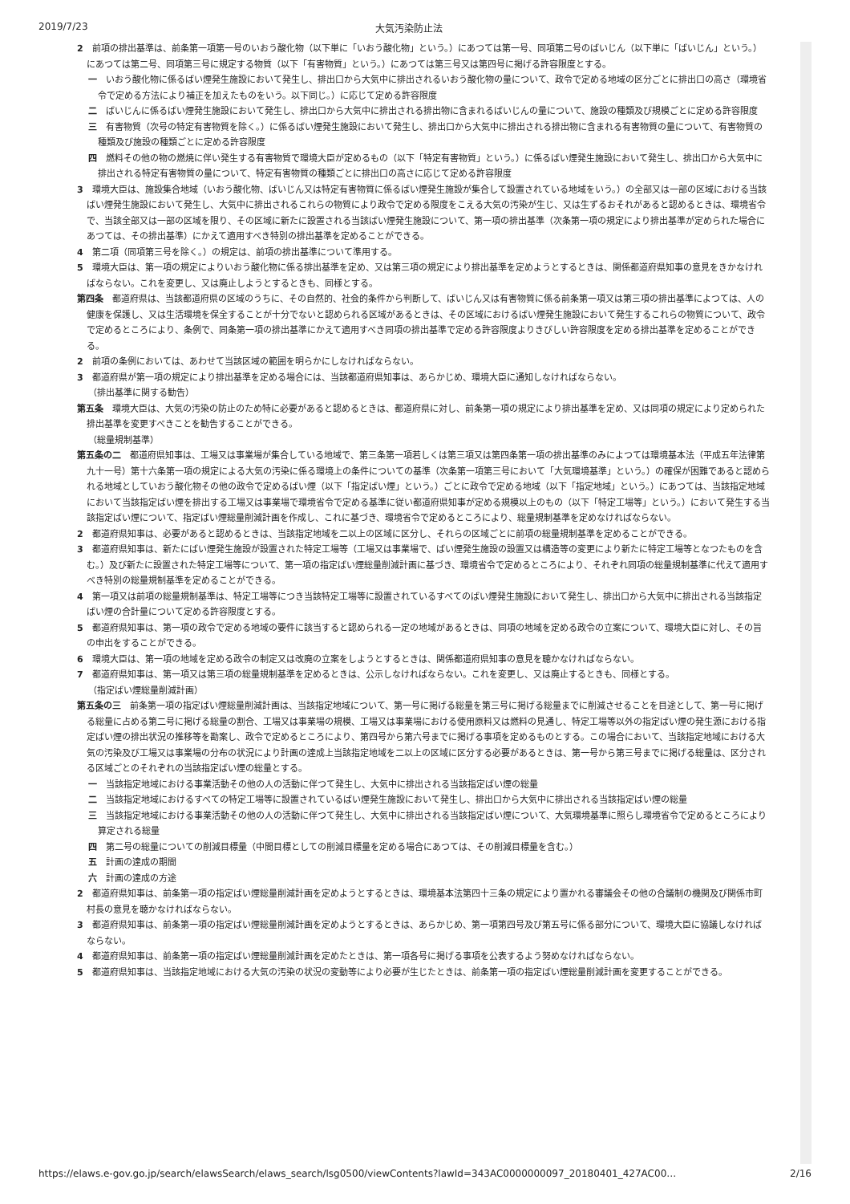2019/7/23 大気汚染防止法
2　前項の排出基準は、前条第一項第一号のいおう酸化物（以下単に「いおう酸化物」という。）にあつては第一号、同項第二号のばいじん（以下単に「ばいじん」という。）にあつては第二号、同項第三号に規定する物質（以下「有害物質」という。）にあつては第三号又は第四号に掲げる許容限度とする。
一　いおう酸化物に係るばい煙発生施設において発生し、排出口から大気中に排出されるいおう酸化物の量について、政令で定める地域の区分ごとに排出口の高さ（環境省令で定める方法により補正を加えたものをいう。以下同じ。）に応じて定める許容限度
二　ばいじんに係るばい煙発生施設において発生し、排出口から大気中に排出される排出物に含まれるばいじんの量について、施設の種類及び規模ごとに定める許容限度
三　有害物質（次号の特定有害物質を除く。）に係るばい煙発生施設において発生し、排出口から大気中に排出される排出物に含まれる有害物質の量について、有害物質の種類及び施設の種類ごとに定める許容限度
四　燃料その他の物の燃焼に伴い発生する有害物質で環境大臣が定めるもの（以下「特定有害物質」という。）に係るばい煙発生施設において発生し、排出口から大気中に排出される特定有害物質の量について、特定有害物質の種類ごとに排出口の高さに応じて定める許容限度
3　環境大臣は、施設集合地域（いおう酸化物、ばいじん又は特定有害物質に係るばい煙発生施設が集合して設置されている地域をいう。）の全部又は一部の区域における当該ばい煙発生施設において発生し、大気中に排出されるこれらの物質により政令で定める限度をこえる大気の汚染が生じ、又は生ずるおそれがあると認めるときは、環境省令で、当該全部又は一部の区域を限り、その区域に新たに設置される当該ばい煙発生施設について、第一項の排出基準（次条第一項の規定により排出基準が定められた場合にあつては、その排出基準）にかえて適用すべき特別の排出基準を定めることができる。
4　第二項（同項第三号を除く。）の規定は、前項の排出基準について準用する。
5　環境大臣は、第一項の規定によりいおう酸化物に係る排出基準を定め、又は第三項の規定により排出基準を定めようとするときは、関係都道府県知事の意見をきかなければならない。これを変更し、又は廃止しようとするときも、同様とする。
第四条　都道府県は、当該都道府県の区域のうちに、その自然的、社会的条件から判断して、ばいじん又は有害物質に係る前条第一項又は第三項の排出基準によつては、人の健康を保護し、又は生活環境を保全することが十分でないと認められる区域があるときは、その区域におけるばい煙発生施設において発生するこれらの物質について、政令で定めるところにより、条例で、同条第一項の排出基準にかえて適用すべき同項の排出基準で定める許容限度よりきびしい許容限度を定める排出基準を定めることができる。
2　前項の条例においては、あわせて当該区域の範囲を明らかにしなければならない。
3　都道府県が第一項の規定により排出基準を定める場合には、当該都道府県知事は、あらかじめ、環境大臣に通知しなければならない。
（排出基準に関する勧告）
第五条　環境大臣は、大気の汚染の防止のため特に必要があると認めるときは、都道府県に対し、前条第一項の規定により排出基準を定め、又は同項の規定により定められた排出基準を変更すべきことを勧告することができる。
（総量規制基準）
第五条の二　都道府県知事は、工場又は事業場が集合している地域で、第三条第一項若しくは第三項又は第四条第一項の排出基準のみによつては環境基本法（平成五年法律第九十一号）第十六条第一項の規定による大気の汚染に係る環境上の条件についての基準（次条第一項第三号において「大気環境基準」という。）の確保が困難であると認められる地域としていおう酸化物その他の政令で定めるばい煙（以下「指定ばい煙」という。）ごとに政令で定める地域（以下「指定地域」という。）にあつては、当該指定地域において当該指定ばい煙を排出する工場又は事業場で環境省令で定める基準に従い都道府県知事が定める規模以上のもの（以下「特定工場等」という。）において発生する当該指定ばい煙について、指定ばい煙総量削減計画を作成し、これに基づき、環境省令で定めるところにより、総量規制基準を定めなければならない。
2　都道府県知事は、必要があると認めるときは、当該指定地域を二以上の区域に区分し、それらの区域ごとに前項の総量規制基準を定めることができる。
3　都道府県知事は、新たにばい煙発生施設が設置された特定工場等（工場又は事業場で、ばい煙発生施設の設置又は構造等の変更により新たに特定工場等となつたものを含む。）及び新たに設置された特定工場等について、第一項の指定ばい煙総量削減計画に基づき、環境省令で定めるところにより、それぞれ同項の総量規制基準に代えて適用すべき特別の総量規制基準を定めることができる。
4　第一項又は前項の総量規制基準は、特定工場等につき当該特定工場等に設置されているすべてのばい煙発生施設において発生し、排出口から大気中に排出される当該指定ばい煙の合計量について定める許容限度とする。
5　都道府県知事は、第一項の政令で定める地域の要件に該当すると認められる一定の地域があるときは、同項の地域を定める政令の立案について、環境大臣に対し、その旨の申出をすることができる。
6　環境大臣は、第一項の地域を定める政令の制定又は改廃の立案をしようとするときは、関係都道府県知事の意見を聴かなければならない。
7　都道府県知事は、第一項又は第三項の総量規制基準を定めるときは、公示しなければならない。これを変更し、又は廃止するときも、同様とする。
（指定ばい煙総量削減計画）
第五条の三　前条第一項の指定ばい煙総量削減計画は、当該指定地域について、第一号に掲げる総量を第三号に掲げる総量までに削減させることを目途として、第一号に掲げる総量に占める第二号に掲げる総量の割合、工場又は事業場の規模、工場又は事業場における使用原料又は燃料の見通し、特定工場等以外の指定ばい煙の発生源における指定ばい煙の排出状況の推移等を勘案し、政令で定めるところにより、第四号から第六号までに掲げる事項を定めるものとする。この場合において、当該指定地域における大気の汚染及び工場又は事業場の分布の状況により計画の達成上当該指定地域を二以上の区域に区分する必要があるときは、第一号から第三号までに掲げる総量は、区分される区域ごとのそれぞれの当該指定ばい煙の総量とする。
一　当該指定地域における事業活動その他の人の活動に伴つて発生し、大気中に排出される当該指定ばい煙の総量
二　当該指定地域におけるすべての特定工場等に設置されているばい煙発生施設において発生し、排出口から大気中に排出される当該指定ばい煙の総量
三　当該指定地域における事業活動その他の人の活動に伴つて発生し、大気中に排出される当該指定ばい煙について、大気環境基準に照らし環境省令で定めるところにより算定される総量
四　第二号の総量についての削減目標量（中間目標としての削減目標量を定める場合にあつては、その削減目標量を含む。）
五　計画の達成の期間
六　計画の達成の方途
2　都道府県知事は、前条第一項の指定ばい煙総量削減計画を定めようとするときは、環境基本法第四十三条の規定により置かれる審議会その他の合議制の機関及び関係市町村長の意見を聴かなければならない。
3　都道府県知事は、前条第一項の指定ばい煙総量削減計画を定めようとするときは、あらかじめ、第一項第四号及び第五号に係る部分について、環境大臣に協議しなければならない。
4　都道府県知事は、前条第一項の指定ばい煙総量削減計画を定めたときは、第一項各号に掲げる事項を公表するよう努めなければならない。
5　都道府県知事は、当該指定地域における大気の汚染の状況の変動等により必要が生じたときは、前条第一項の指定ばい煙総量削減計画を変更することができる。
https://elaws.e-gov.go.jp/search/elawsSearch/elaws_search/lsg0500/viewContents?lawId=343AC0000000097_20180401_427AC00… 2/16